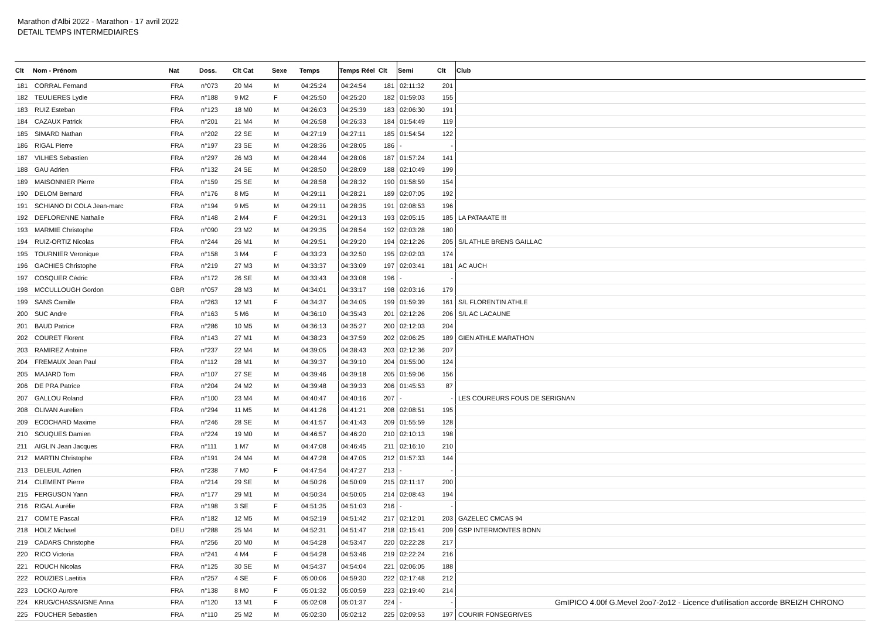Marathon d'Albi 2022 - Marathon - 17 avril 2022
DETAIL TEMPS INTERMEDIAIRES
| Clt | Nom - Prénom | Nat | Doss. | Clt Cat | Sexe | Temps | Temps Réel | Clt | Semi | Clt | Club |
| --- | --- | --- | --- | --- | --- | --- | --- | --- | --- | --- | --- |
| 181 | CORRAL Fernand | FRA | n°073 | 20 M4 | M | 04:25:24 | 04:24:54 | 181 | 02:11:32 | 201 | |
| 182 | TEULIERES Lydie | FRA | n°188 | 9 M2 | F | 04:25:50 | 04:25:20 | 182 | 01:59:03 | 155 | |
| 183 | RUIZ Esteban | FRA | n°123 | 18 M0 | M | 04:26:03 | 04:25:39 | 183 | 02:06:30 | 191 | |
| 184 | CAZAUX Patrick | FRA | n°201 | 21 M4 | M | 04:26:58 | 04:26:33 | 184 | 01:54:49 | 119 | |
| 185 | SIMARD Nathan | FRA | n°202 | 22 SE | M | 04:27:19 | 04:27:11 | 185 | 01:54:54 | 122 | |
| 186 | RIGAL Pierre | FRA | n°197 | 23 SE | M | 04:28:36 | 04:28:05 | 186 | - | - | |
| 187 | VILHES Sebastien | FRA | n°297 | 26 M3 | M | 04:28:44 | 04:28:06 | 187 | 01:57:24 | 141 | |
| 188 | GAU Adrien | FRA | n°132 | 24 SE | M | 04:28:50 | 04:28:09 | 188 | 02:10:49 | 199 | |
| 189 | MAISONNIER Pierre | FRA | n°159 | 25 SE | M | 04:28:58 | 04:28:32 | 190 | 01:58:59 | 154 | |
| 190 | DELOM Bernard | FRA | n°176 | 8 M5 | M | 04:29:11 | 04:28:21 | 189 | 02:07:05 | 192 | |
| 191 | SCHIANO DI COLA Jean-marc | FRA | n°194 | 9 M5 | M | 04:29:11 | 04:28:35 | 191 | 02:08:53 | 196 | |
| 192 | DEFLORENNE Nathalie | FRA | n°148 | 2 M4 | F | 04:29:31 | 04:29:13 | 193 | 02:05:15 | 185 | LA PATAAATE !!! |
| 193 | MARMIE Christophe | FRA | n°090 | 23 M2 | M | 04:29:35 | 04:28:54 | 192 | 02:03:28 | 180 | |
| 194 | RUIZ-ORTIZ Nicolas | FRA | n°244 | 26 M1 | M | 04:29:51 | 04:29:20 | 194 | 02:12:26 | 205 | S/L ATHLE BRENS GAILLAC |
| 195 | TOURNIER Veronique | FRA | n°158 | 3 M4 | F | 04:33:23 | 04:32:50 | 195 | 02:02:03 | 174 | |
| 196 | GACHIES Christophe | FRA | n°219 | 27 M3 | M | 04:33:37 | 04:33:09 | 197 | 02:03:41 | 181 | AC AUCH |
| 197 | COSQUER Cédric | FRA | n°172 | 26 SE | M | 04:33:43 | 04:33:08 | 196 | - | - | |
| 198 | MCCULLOUGH Gordon | GBR | n°057 | 28 M3 | M | 04:34:01 | 04:33:17 | 198 | 02:03:16 | 179 | |
| 199 | SANS Camille | FRA | n°263 | 12 M1 | F | 04:34:37 | 04:34:05 | 199 | 01:59:39 | 161 | S/L FLORENTIN ATHLE |
| 200 | SUC Andre | FRA | n°163 | 5 M6 | M | 04:36:10 | 04:35:43 | 201 | 02:12:26 | 206 | S/L AC LACAUNE |
| 201 | BAUD Patrice | FRA | n°286 | 10 M5 | M | 04:36:13 | 04:35:27 | 200 | 02:12:03 | 204 | |
| 202 | COURET Florent | FRA | n°143 | 27 M1 | M | 04:38:23 | 04:37:59 | 202 | 02:06:25 | 189 | GIEN ATHLE MARATHON |
| 203 | RAMIREZ Antoine | FRA | n°237 | 22 M4 | M | 04:39:05 | 04:38:43 | 203 | 02:12:36 | 207 | |
| 204 | FREMAUX Jean Paul | FRA | n°112 | 28 M1 | M | 04:39:37 | 04:39:10 | 204 | 01:55:00 | 124 | |
| 205 | MAJARD Tom | FRA | n°107 | 27 SE | M | 04:39:46 | 04:39:18 | 205 | 01:59:06 | 156 | |
| 206 | DE PRA Patrice | FRA | n°204 | 24 M2 | M | 04:39:48 | 04:39:33 | 206 | 01:45:53 | 87 | |
| 207 | GALLOU Roland | FRA | n°100 | 23 M4 | M | 04:40:47 | 04:40:16 | 207 | - | - | LES COUREURS FOUS DE SERIGNAN |
| 208 | OLIVAN Aurelien | FRA | n°294 | 11 M5 | M | 04:41:26 | 04:41:21 | 208 | 02:08:51 | 195 | |
| 209 | ECOCHARD Maxime | FRA | n°246 | 28 SE | M | 04:41:57 | 04:41:43 | 209 | 01:55:59 | 128 | |
| 210 | SOUQUES Damien | FRA | n°224 | 19 M0 | M | 04:46:57 | 04:46:20 | 210 | 02:10:13 | 198 | |
| 211 | AIGLIN Jean Jacques | FRA | n°111 | 1 M7 | M | 04:47:08 | 04:46:45 | 211 | 02:16:10 | 210 | |
| 212 | MARTIN Christophe | FRA | n°191 | 24 M4 | M | 04:47:28 | 04:47:05 | 212 | 01:57:33 | 144 | |
| 213 | DELEUIL Adrien | FRA | n°238 | 7 M0 | F | 04:47:54 | 04:47:27 | 213 | - | - | |
| 214 | CLEMENT Pierre | FRA | n°214 | 29 SE | M | 04:50:26 | 04:50:09 | 215 | 02:11:17 | 200 | |
| 215 | FERGUSON Yann | FRA | n°177 | 29 M1 | M | 04:50:34 | 04:50:05 | 214 | 02:08:43 | 194 | |
| 216 | RIGAL Aurélie | FRA | n°198 | 3 SE | F | 04:51:35 | 04:51:03 | 216 | - | - | |
| 217 | COMTE Pascal | FRA | n°182 | 12 M5 | M | 04:52:19 | 04:51:42 | 217 | 02:12:01 | 203 | GAZELEC CMCAS 94 |
| 218 | HOLZ Michael | DEU | n°288 | 25 M4 | M | 04:52:31 | 04:51:47 | 218 | 02:15:41 | 209 | GSP INTERMONTES BONN |
| 219 | CADARS Christophe | FRA | n°256 | 20 M0 | M | 04:54:28 | 04:53:47 | 220 | 02:22:28 | 217 | |
| 220 | RICO Victoria | FRA | n°241 | 4 M4 | F | 04:54:28 | 04:53:46 | 219 | 02:22:24 | 216 | |
| 221 | ROUCH Nicolas | FRA | n°125 | 30 SE | M | 04:54:37 | 04:54:04 | 221 | 02:06:05 | 188 | |
| 222 | ROUZIES Laetitia | FRA | n°257 | 4 SE | F | 05:00:06 | 04:59:30 | 222 | 02:17:48 | 212 | |
| 223 | LOCKO Aurore | FRA | n°138 | 8 M0 | F | 05:01:32 | 05:00:59 | 223 | 02:19:40 | 214 | |
| 224 | KRUG/CHASSAIGNE Anna | FRA | n°120 | 13 M1 | F | 05:02:08 | 05:01:37 | 224 | - | - | |
| 225 | FOUCHER Sebastien | FRA | n°110 | 25 M2 | M | 05:02:30 | 05:02:12 | 225 | 02:09:53 | 197 | COURIR FONSEGRIVES |
GmIPICO 4.00f G.Mevel 2oo7-2o12 - Licence d'utilisation accorde BREIZH CHRONO